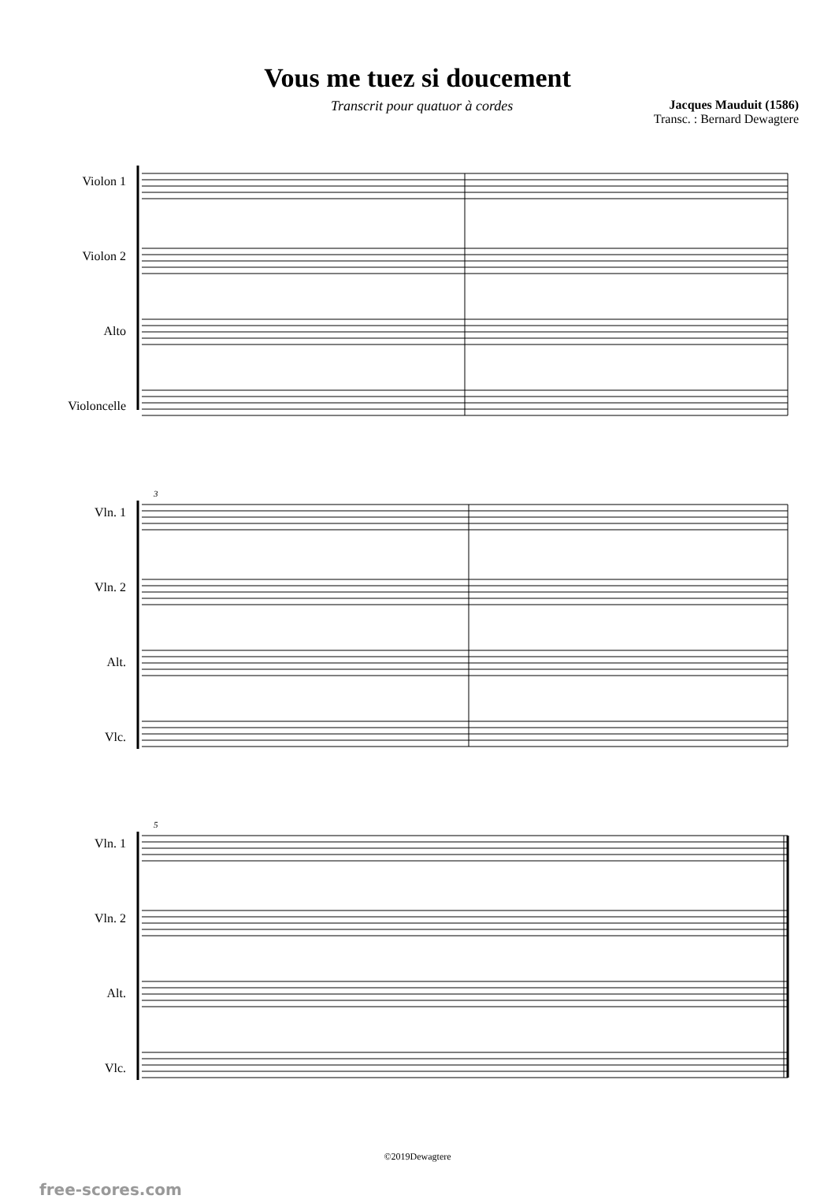Vous me tuez si doucement
Transcrit pour quatuor à cordes
Jacques Mauduit (1586)
Transc. : Bernard Dewagtere
Violon 1
Violon 2
Alto
Violoncelle
Vln. 1
Vln. 2
Alt.
Vlc.
3
Vln. 1
Vln. 2
Alt.
Vlc.
5
©2019Dewagtere
free-scores.com